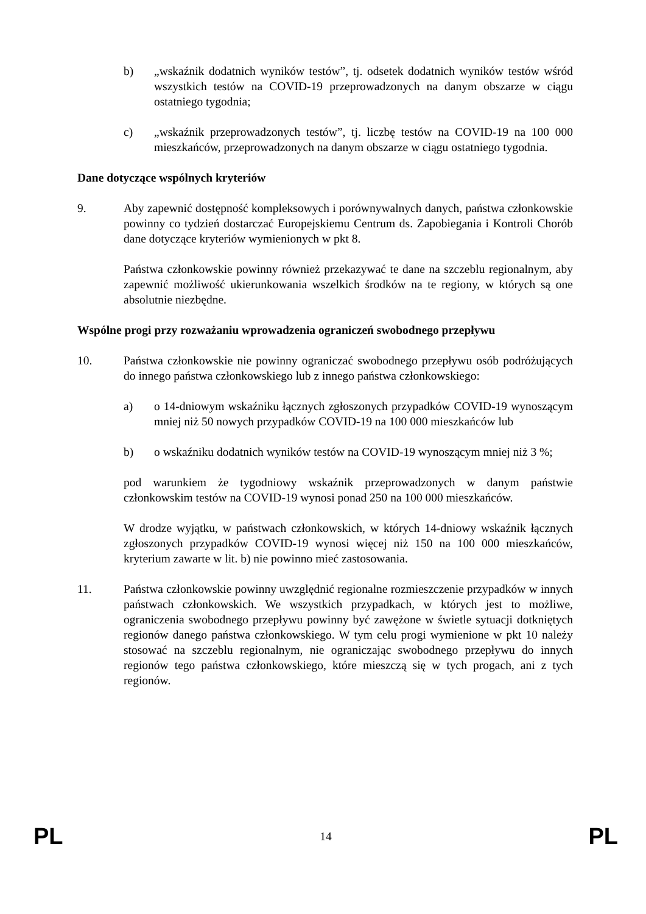b) „wskaźnik dodatnich wyników testów”, tj. odsetek dodatnich wyników testów wśród wszystkich testów na COVID-19 przeprowadzonych na danym obszarze w ciągu ostatniego tygodnia;
c) „wskaźnik przeprowadzonych testów”, tj. liczbę testów na COVID-19 na 100 000 mieszkańców, przeprowadzonych na danym obszarze w ciągu ostatniego tygodnia.
Dane dotyczące wspólnych kryteriów
9. Aby zapewnić dostępność kompleksowych i porównywalnych danych, państwa członkowskie powinny co tydzień dostarczać Europejskiemu Centrum ds. Zapobiegania i Kontroli Chorób dane dotyczące kryteriów wymienionych w pkt 8.
Państwa członkowskie powinny również przekazywać te dane na szczeblu regionalnym, aby zapewnić możliwość ukierunkowania wszelkich środków na te regiony, w których są one absolutnie niezbędne.
Wspólne progi przy rozważaniu wprowadzenia ograniczeń swobodnego przepływu
10. Państwa członkowskie nie powinny ograniczać swobodnego przepływu osób podróżujących do innego państwa członkowskiego lub z innego państwa członkowskiego:
a) o 14-dniowym wskaźniku łącznych zgłoszonych przypadków COVID-19 wynoszącym mniej niż 50 nowych przypadków COVID-19 na 100 000 mieszkańców lub
b) o wskaźniku dodatnich wyników testów na COVID-19 wynoszącym mniej niż 3 %;
pod warunkiem że tygodniowy wskaźnik przeprowadzonych w danym państwie członkowskim testów na COVID-19 wynosi ponad 250 na 100 000 mieszkańców.
W drodze wyjątku, w państwach członkowskich, w których 14-dniowy wskaźnik łącznych zgłoszonych przypadków COVID-19 wynosi więcej niż 150 na 100 000 mieszkańców, kryterium zawarte w lit. b) nie powinno mieć zastosowania.
11. Państwa członkowskie powinny uwzględnić regionalne rozmieszczenie przypadków w innych państwach członkowskich. We wszystkich przypadkach, w których jest to możliwe, ograniczenia swobodnego przepływu powinny być zawężone w świetle sytuacji dotkniętych regionów danego państwa członkowskiego. W tym celu progi wymienione w pkt 10 należy stosować na szczeblu regionalnym, nie ograniczając swobodnego przepływu do innych regionów tego państwa członkowskiego, które mieszczą się w tych progach, ani z tych regionów.
PL 14 PL